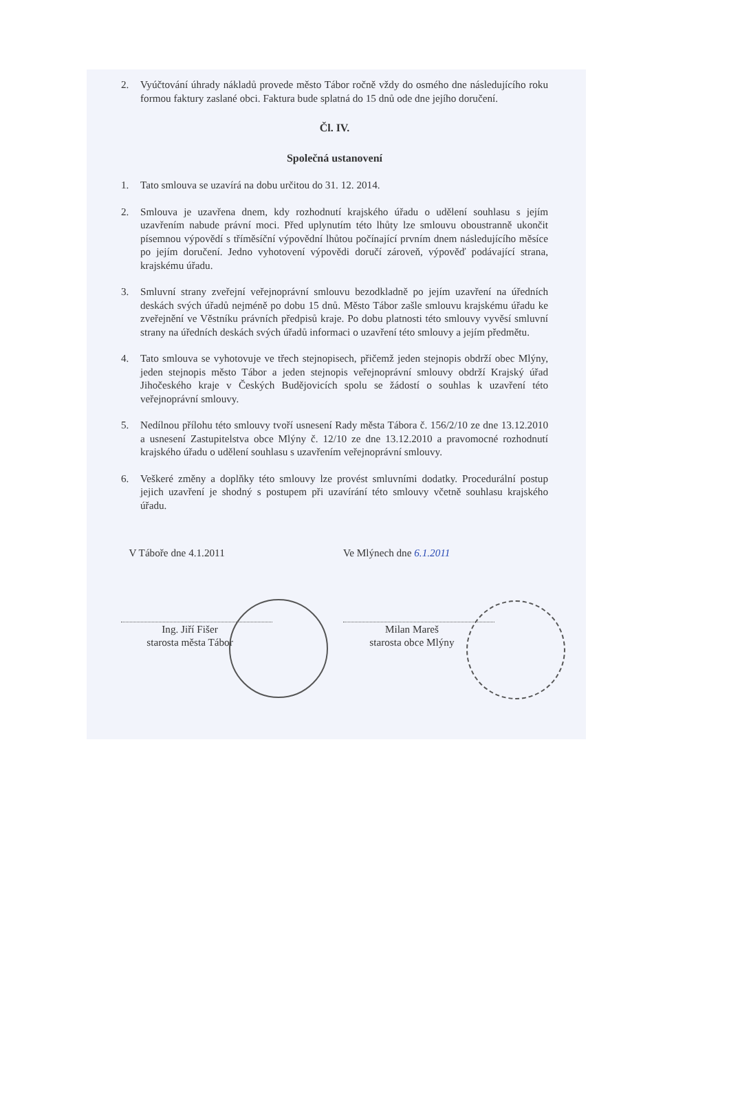2. Vyúčtování úhrady nákladů provede město Tábor ročně vždy do osmého dne následujícího roku formou faktury zaslané obci. Faktura bude splatná do 15 dnů ode dne jejího doručení.
Čl. IV.
Společná ustanovení
1. Tato smlouva se uzavírá na dobu určitou do 31. 12. 2014.
2. Smlouva je uzavřena dnem, kdy rozhodnutí krajského úřadu o udělení souhlasu s jejím uzavřením nabude právní moci. Před uplynutím této lhůty lze smlouvu oboustranně ukončit písemnou výpovědí s tříměsíční výpovědní lhůtou počínající prvním dnem následujícího měsíce po jejím doručení. Jedno vyhotovení výpovědi doručí zároveň, výpověď podávající strana, krajskému úřadu.
3. Smluvní strany zveřejní veřejnoprávní smlouvu bezodkladně po jejím uzavření na úředních deskách svých úřadů nejméně po dobu 15 dnů. Město Tábor zašle smlouvu krajskému úřadu ke zveřejnění ve Věstníku právních předpisů kraje. Po dobu platnosti této smlouvy vyvěsí smluvní strany na úředních deskách svých úřadů informaci o uzavření této smlouvy a jejím předmětu.
4. Tato smlouva se vyhotovuje ve třech stejnopisech, přičemž jeden stejnopis obdrží obec Mlýny, jeden stejnopis město Tábor a jeden stejnopis veřejnoprávní smlouvy obdrží Krajský úřad Jihočeského kraje v Českých Budějovicích spolu se žádostí o souhlas k uzavření této veřejnoprávní smlouvy.
5. Nedílnou přílohu této smlouvy tvoří usnesení Rady města Tábora č. 156/2/10 ze dne 13.12.2010 a usnesení Zastupitelstva obce Mlýny č. 12/10 ze dne 13.12.2010 a pravomocné rozhodnutí krajského úřadu o udělení souhlasu s uzavřením veřejnoprávní smlouvy.
6. Veškeré změny a doplňky této smlouvy lze provést smluvními dodatky. Procedurální postup jejich uzavření je shodný s postupem při uzavírání této smlouvy včetně souhlasu krajského úřadu.
V Táboře dne 4.1.2011
Ing. Jiří Fišer
starosta města Tábor
Ve Mlýnech dne 6.1.2011
Milan Mareš
starosta obce Mlýny